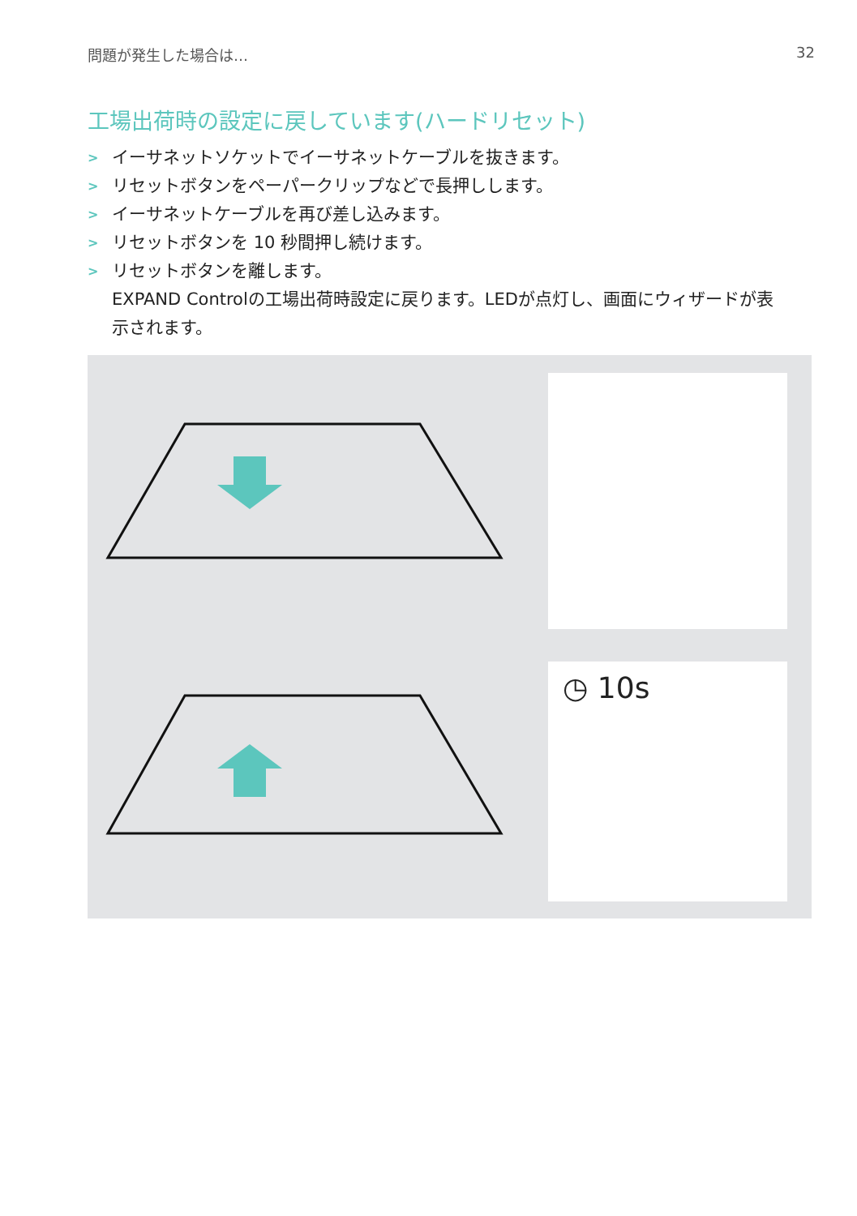問題が発生した場合は… 32
工場出荷時の設定に戻しています(ハードリセット)
> イーサネットソケットでイーサネットケーブルを抜きます。
> リセットボタンをペーパークリップなどで長押しします。
> イーサネットケーブルを再び差し込みます。
> リセットボタンを 10 秒間押し続けます。
> リセットボタンを離します。
EXPAND Controlの工場出荷時設定に戻ります。LEDが点灯し、画面にウィザードが表示されます。
◷ 10s